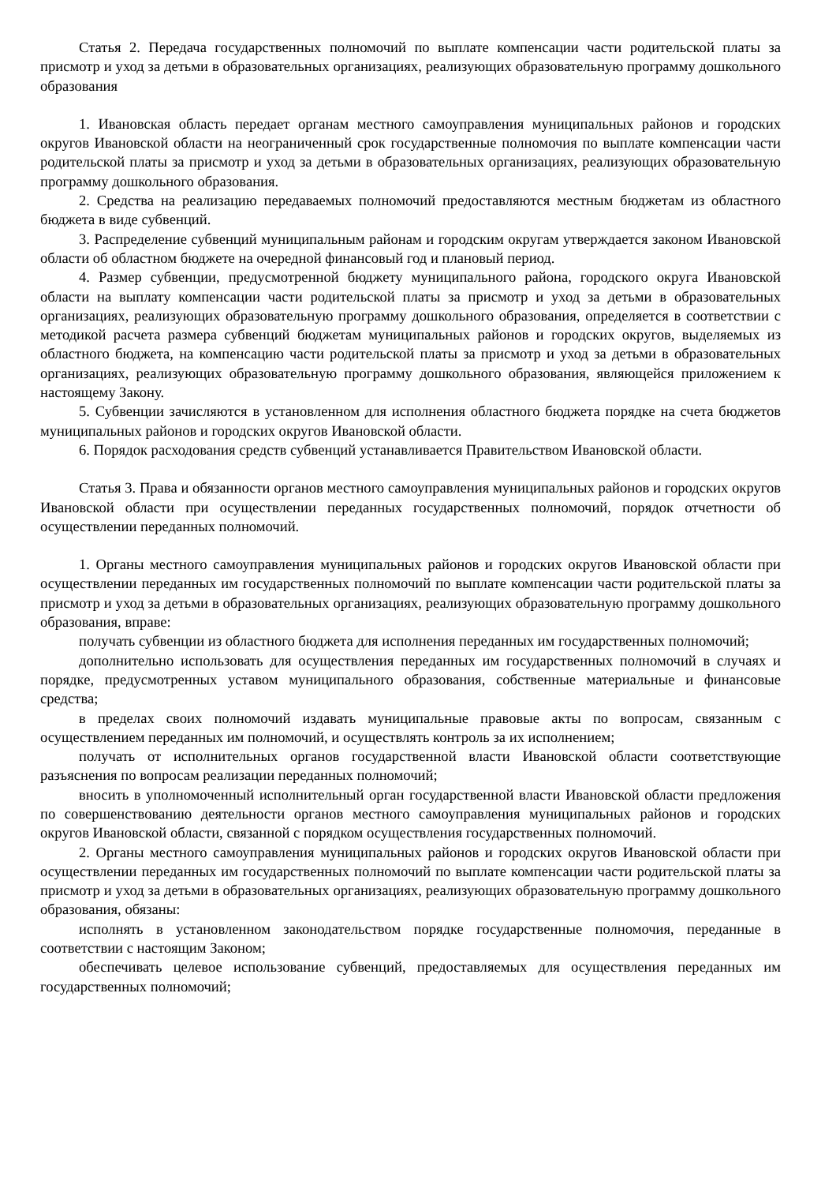Статья 2. Передача государственных полномочий по выплате компенсации части родительской платы за присмотр и уход за детьми в образовательных организациях, реализующих образовательную программу дошкольного образования
1. Ивановская область передает органам местного самоуправления муниципальных районов и городских округов Ивановской области на неограниченный срок государственные полномочия по выплате компенсации части родительской платы за присмотр и уход за детьми в образовательных организациях, реализующих образовательную программу дошкольного образования.
2. Средства на реализацию передаваемых полномочий предоставляются местным бюджетам из областного бюджета в виде субвенций.
3. Распределение субвенций муниципальным районам и городским округам утверждается законом Ивановской области об областном бюджете на очередной финансовый год и плановый период.
4. Размер субвенции, предусмотренной бюджету муниципального района, городского округа Ивановской области на выплату компенсации части родительской платы за присмотр и уход за детьми в образовательных организациях, реализующих образовательную программу дошкольного образования, определяется в соответствии с методикой расчета размера субвенций бюджетам муниципальных районов и городских округов, выделяемых из областного бюджета, на компенсацию части родительской платы за присмотр и уход за детьми в образовательных организациях, реализующих образовательную программу дошкольного образования, являющейся приложением к настоящему Закону.
5. Субвенции зачисляются в установленном для исполнения областного бюджета порядке на счета бюджетов муниципальных районов и городских округов Ивановской области.
6. Порядок расходования средств субвенций устанавливается Правительством Ивановской области.
Статья 3. Права и обязанности органов местного самоуправления муниципальных районов и городских округов Ивановской области при осуществлении переданных государственных полномочий, порядок отчетности об осуществлении переданных полномочий.
1. Органы местного самоуправления муниципальных районов и городских округов Ивановской области при осуществлении переданных им государственных полномочий по выплате компенсации части родительской платы за присмотр и уход за детьми в образовательных организациях, реализующих образовательную программу дошкольного образования, вправе:
получать субвенции из областного бюджета для исполнения переданных им государственных полномочий;
дополнительно использовать для осуществления переданных им государственных полномочий в случаях и порядке, предусмотренных уставом муниципального образования, собственные материальные и финансовые средства;
в пределах своих полномочий издавать муниципальные правовые акты по вопросам, связанным с осуществлением переданных им полномочий, и осуществлять контроль за их исполнением;
получать от исполнительных органов государственной власти Ивановской области соответствующие разъяснения по вопросам реализации переданных полномочий;
вносить в уполномоченный исполнительный орган государственной власти Ивановской области предложения по совершенствованию деятельности органов местного самоуправления муниципальных районов и городских округов Ивановской области, связанной с порядком осуществления государственных полномочий.
2. Органы местного самоуправления муниципальных районов и городских округов Ивановской области при осуществлении переданных им государственных полномочий по выплате компенсации части родительской платы за присмотр и уход за детьми в образовательных организациях, реализующих образовательную программу дошкольного образования, обязаны:
исполнять в установленном законодательством порядке государственные полномочия, переданные в соответствии с настоящим Законом;
обеспечивать целевое использование субвенций, предоставляемых для осуществления переданных им государственных полномочий;